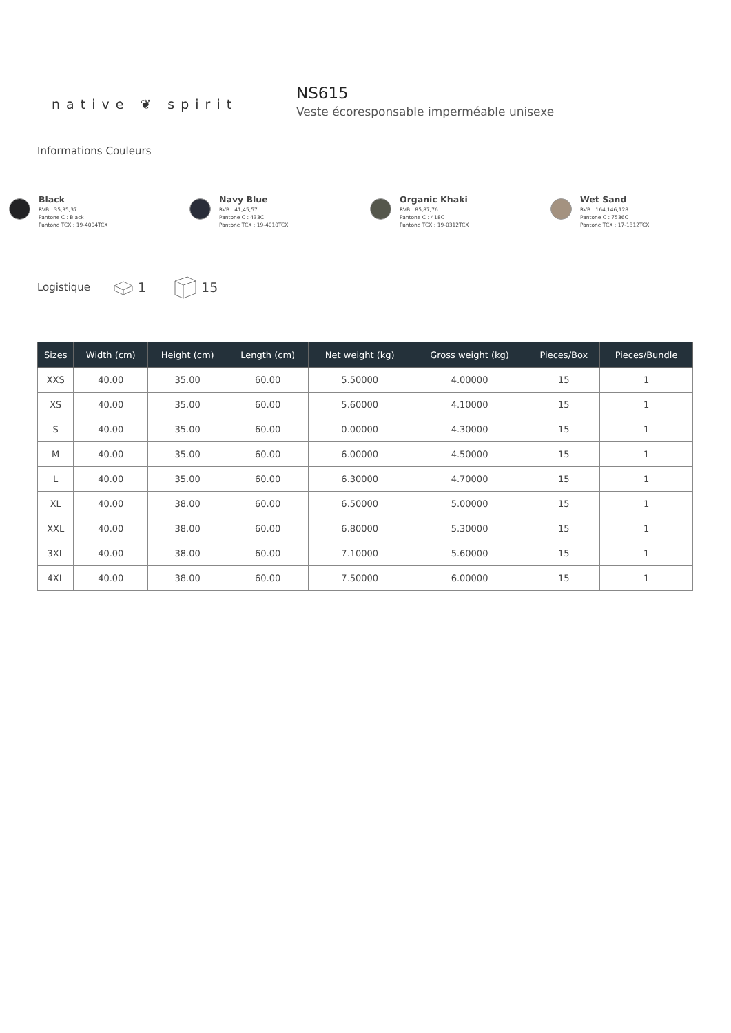native ❦ spirit
NS615
Veste écoresponsable imperméable unisexe
Informations Couleurs
Black
RVB : 35,35,37
Pantone C : Black
Pantone TCX : 19-4004TCX
Navy Blue
RVB : 41,45,57
Pantone C : 433C
Pantone TCX : 19-4010TCX
Organic Khaki
RVB : 85,87,76
Pantone C : 418C
Pantone TCX : 19-0312TCX
Wet Sand
RVB : 164,146,128
Pantone C : 7536C
Pantone TCX : 17-1312TCX
Logistique 1 15
| Sizes | Width (cm) | Height (cm) | Length (cm) | Net weight (kg) | Gross weight (kg) | Pieces/Box | Pieces/Bundle |
| --- | --- | --- | --- | --- | --- | --- | --- |
| XXS | 40.00 | 35.00 | 60.00 | 5.50000 | 4.00000 | 15 | 1 |
| XS | 40.00 | 35.00 | 60.00 | 5.60000 | 4.10000 | 15 | 1 |
| S | 40.00 | 35.00 | 60.00 | 0.00000 | 4.30000 | 15 | 1 |
| M | 40.00 | 35.00 | 60.00 | 6.00000 | 4.50000 | 15 | 1 |
| L | 40.00 | 35.00 | 60.00 | 6.30000 | 4.70000 | 15 | 1 |
| XL | 40.00 | 38.00 | 60.00 | 6.50000 | 5.00000 | 15 | 1 |
| XXL | 40.00 | 38.00 | 60.00 | 6.80000 | 5.30000 | 15 | 1 |
| 3XL | 40.00 | 38.00 | 60.00 | 7.10000 | 5.60000 | 15 | 1 |
| 4XL | 40.00 | 38.00 | 60.00 | 7.50000 | 6.00000 | 15 | 1 |